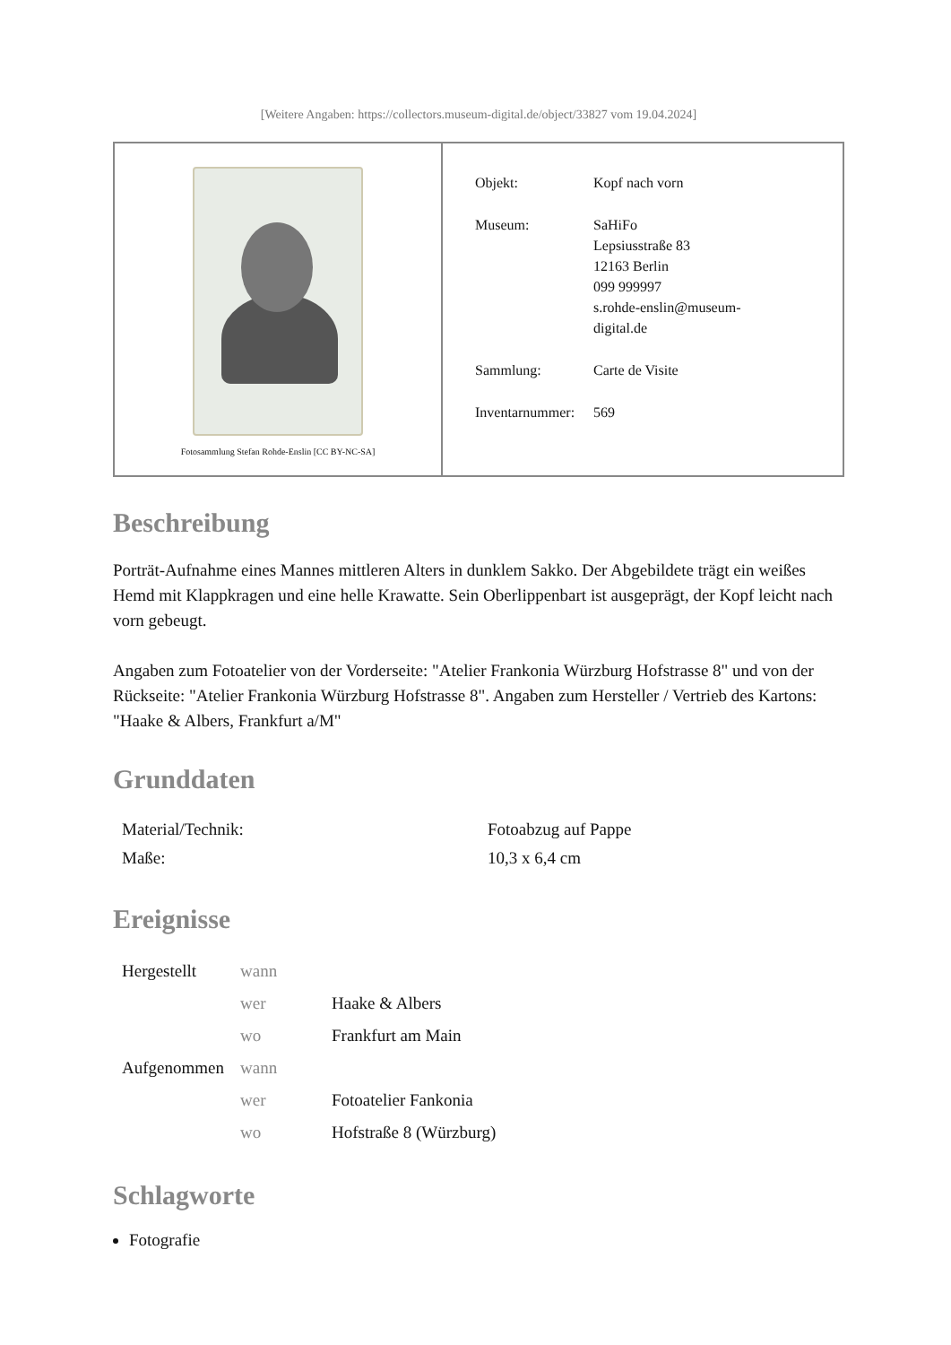[Weitere Angaben: https://collectors.museum-digital.de/object/33827 vom 19.04.2024]
Fotosammlung Stefan Rohde-Enslin [CC BY-NC-SA]
| Objekt: | Kopf nach vorn |
| Museum: | SaHiFo Lepsiusstraße 83 12163 Berlin 099 999997 s.rohde-enslin@museum- digital.de |
| Sammlung: | Carte de Visite |
| Inventarnummer: | 569 |
Beschreibung
Porträt-Aufnahme eines Mannes mittleren Alters in dunklem Sakko. Der Abgebildete trägt ein weißes Hemd mit Klappkragen und eine helle Krawatte. Sein Oberlippenbart ist ausgeprägt, der Kopf leicht nach vorn gebeugt.
Angaben zum Fotoatelier von der Vorderseite: "Atelier Frankonia Würzburg Hofstrasse 8" und von der Rückseite: "Atelier Frankonia Würzburg Hofstrasse 8". Angaben zum Hersteller / Vertrieb des Kartons: "Haake & Albers, Frankfurt a/M"
Grunddaten
| Material/Technik: | Fotoabzug auf Pappe |
| Maße: | 10,3 x 6,4 cm |
Ereignisse
| Hergestellt | wann | |
| | wer | Haake & Albers |
| | wo | Frankfurt am Main |
| Aufgenommen | wann | |
| | wer | Fotoatelier Fankonia |
| | wo | Hofstraße 8 (Würzburg) |
Schlagworte
Fotografie